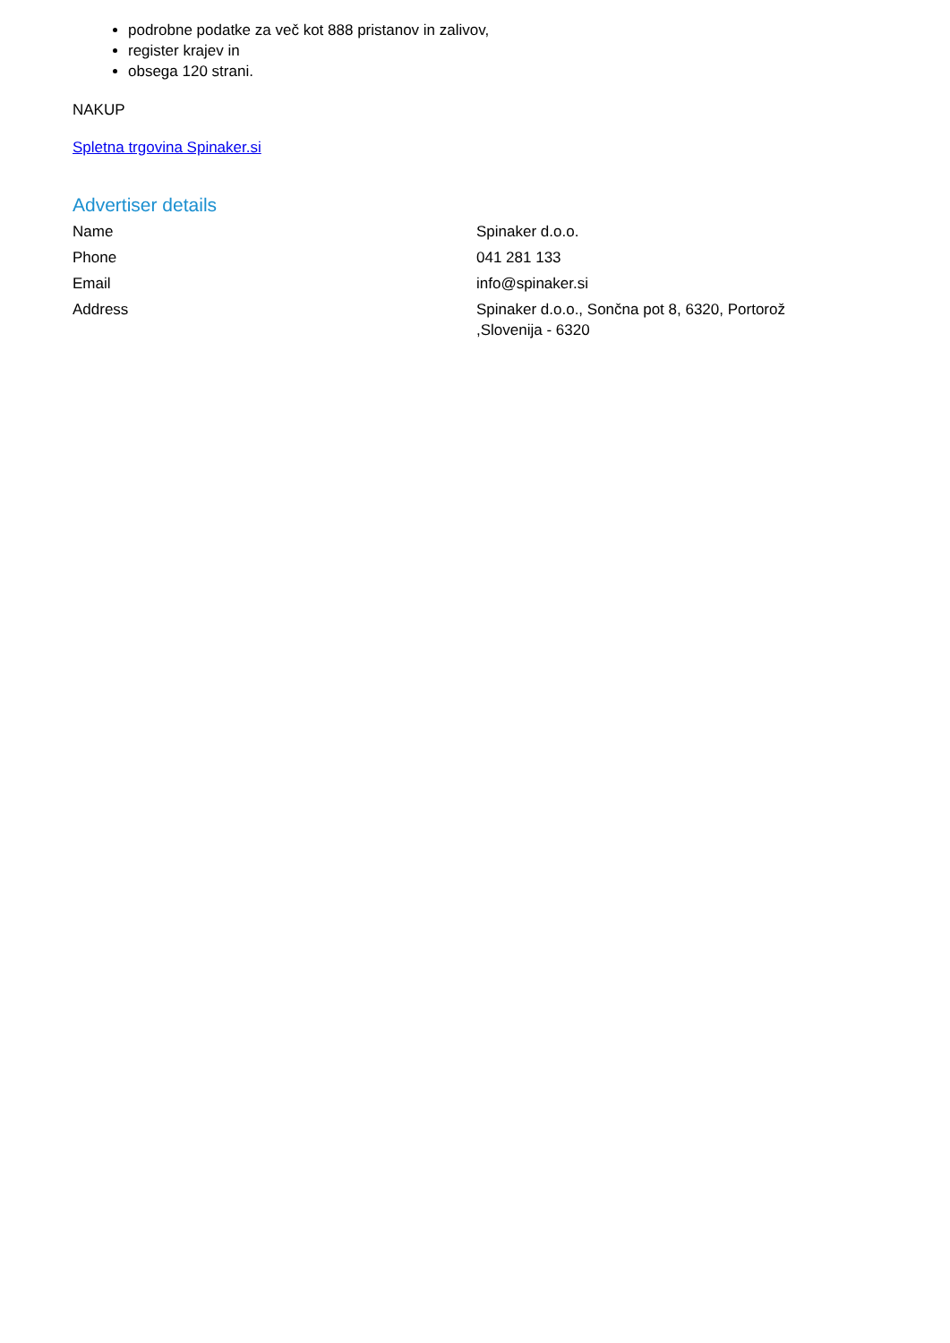podrobne podatke za več kot 888 pristanov in zalivov,
register krajev in
obsega 120 strani.
NAKUP
Spletna trgovina Spinaker.si
Advertiser details
| Name | Spinaker d.o.o. |
| Phone | 041 281 133 |
| Email | info@spinaker.si |
| Address | Spinaker d.o.o., Sončna pot 8, 6320, Portorož ,Slovenija - 6320 |